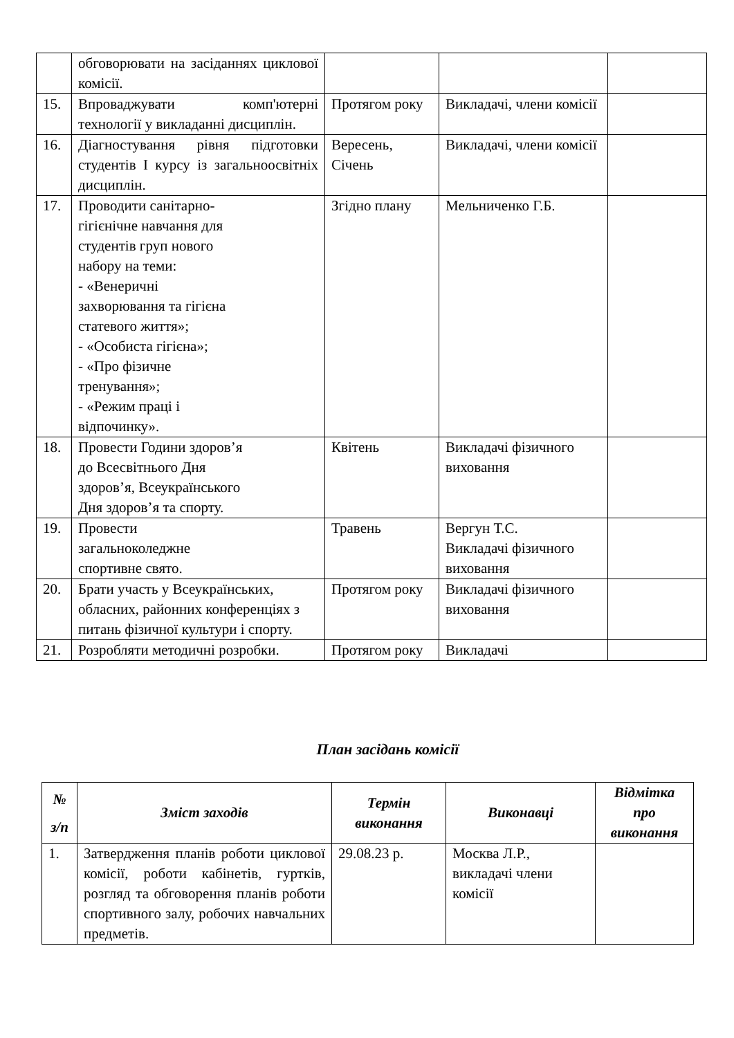| | обговорювати на засіданнях циклової комісії. | | | |
| 15. | Впроваджувати комп'ютерні технології у викладанні дисциплін. | Протягом року | Викладачі, члени комісії | |
| 16. | Діагностування рівня підготовки студентів І курсу із загальноосвітніх дисциплін. | Вересень, Січень | Викладачі, члени комісії | |
| 17. | Проводити санітарно- гігієнічне навчання для студентів груп нового набору на теми: - «Венеричні захворювання та гігієна статевого життя»; - «Особиста гігієна»; - «Про фізичне тренування»; - «Режим праці і відпочинку». | Згідно плану | Мельниченко Г.Б. | |
| 18. | Провести Години здоров’я до Всесвітнього Дня здоров’я, Всеукраїнського Дня здоров’я та спорту. | Квітень | Викладачі фізичного виховання | |
| 19. | Провести загальноколеджне спортивне свято. | Травень | Вергун Т.С. Викладачі фізичного виховання | |
| 20. | Брати участь у Всеукраїнських, обласних, районних конференціях з питань фізичної культури і спорту. | Протягом року | Викладачі фізичного виховання | |
| 21. | Розробляти методичні розробки. | Протягом року | Викладачі | |
План засідань комісії
| № з/п | Зміст заходів | Термін виконання | Виконавці | Відмітка про виконання |
| --- | --- | --- | --- | --- |
| 1. | Затвердження планів роботи циклової комісії, роботи кабінетів, гуртків, розгляд та обговорення планів роботи спортивного залу, робочих навчальних предметів. | 29.08.23 р. | Москва Л.Р., викладачі члени комісії | |